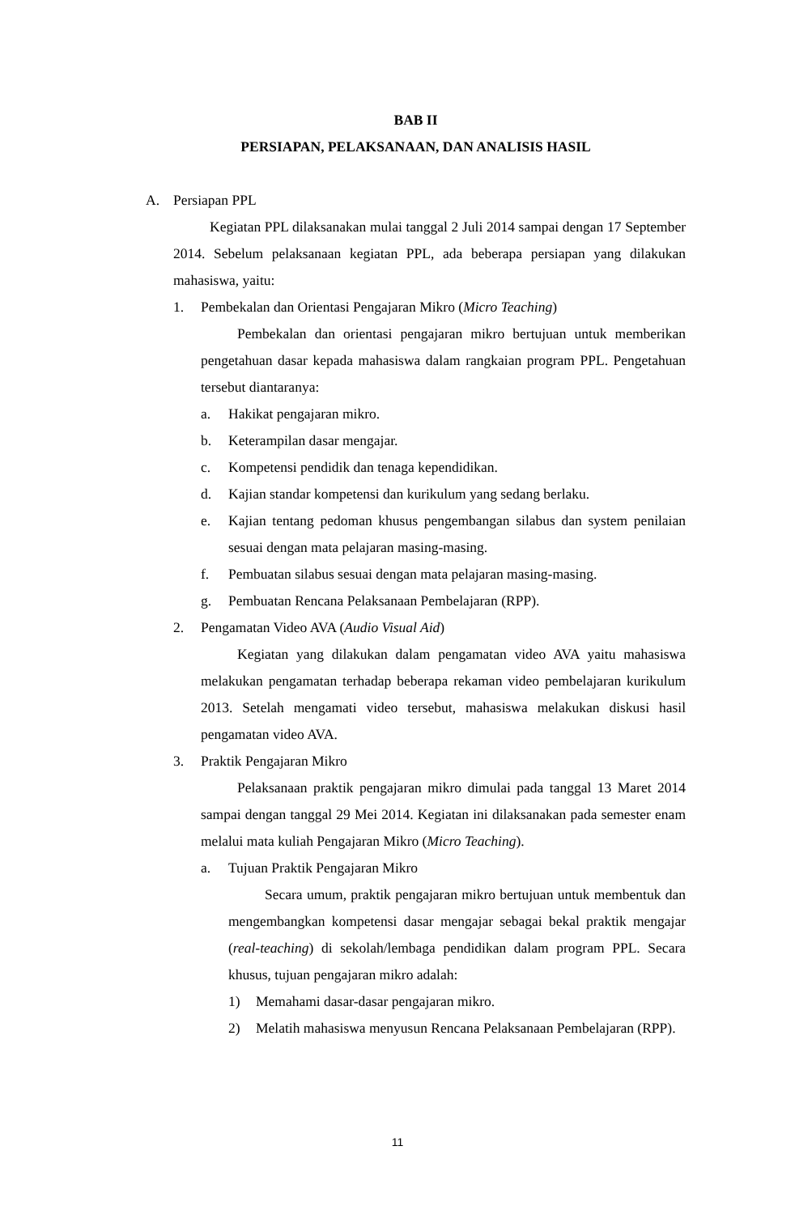BAB II
PERSIAPAN, PELAKSANAAN, DAN ANALISIS HASIL
A. Persiapan PPL
Kegiatan PPL dilaksanakan mulai tanggal 2 Juli 2014 sampai dengan 17 September 2014. Sebelum pelaksanaan kegiatan PPL, ada beberapa persiapan yang dilakukan mahasiswa, yaitu:
1. Pembekalan dan Orientasi Pengajaran Mikro (Micro Teaching)
Pembekalan dan orientasi pengajaran mikro bertujuan untuk memberikan pengetahuan dasar kepada mahasiswa dalam rangkaian program PPL. Pengetahuan tersebut diantaranya:
a. Hakikat pengajaran mikro.
b. Keterampilan dasar mengajar.
c. Kompetensi pendidik dan tenaga kependidikan.
d. Kajian standar kompetensi dan kurikulum yang sedang berlaku.
e. Kajian tentang pedoman khusus pengembangan silabus dan system penilaian sesuai dengan mata pelajaran masing-masing.
f. Pembuatan silabus sesuai dengan mata pelajaran masing-masing.
g. Pembuatan Rencana Pelaksanaan Pembelajaran (RPP).
2. Pengamatan Video AVA (Audio Visual Aid)
Kegiatan yang dilakukan dalam pengamatan video AVA yaitu mahasiswa melakukan pengamatan terhadap beberapa rekaman video pembelajaran kurikulum 2013. Setelah mengamati video tersebut, mahasiswa melakukan diskusi hasil pengamatan video AVA.
3. Praktik Pengajaran Mikro
Pelaksanaan praktik pengajaran mikro dimulai pada tanggal 13 Maret 2014 sampai dengan tanggal 29 Mei 2014. Kegiatan ini dilaksanakan pada semester enam melalui mata kuliah Pengajaran Mikro (Micro Teaching).
a. Tujuan Praktik Pengajaran Mikro
Secara umum, praktik pengajaran mikro bertujuan untuk membentuk dan mengembangkan kompetensi dasar mengajar sebagai bekal praktik mengajar (real-teaching) di sekolah/lembaga pendidikan dalam program PPL. Secara khusus, tujuan pengajaran mikro adalah:
1) Memahami dasar-dasar pengajaran mikro.
2) Melatih mahasiswa menyusun Rencana Pelaksanaan Pembelajaran (RPP).
11